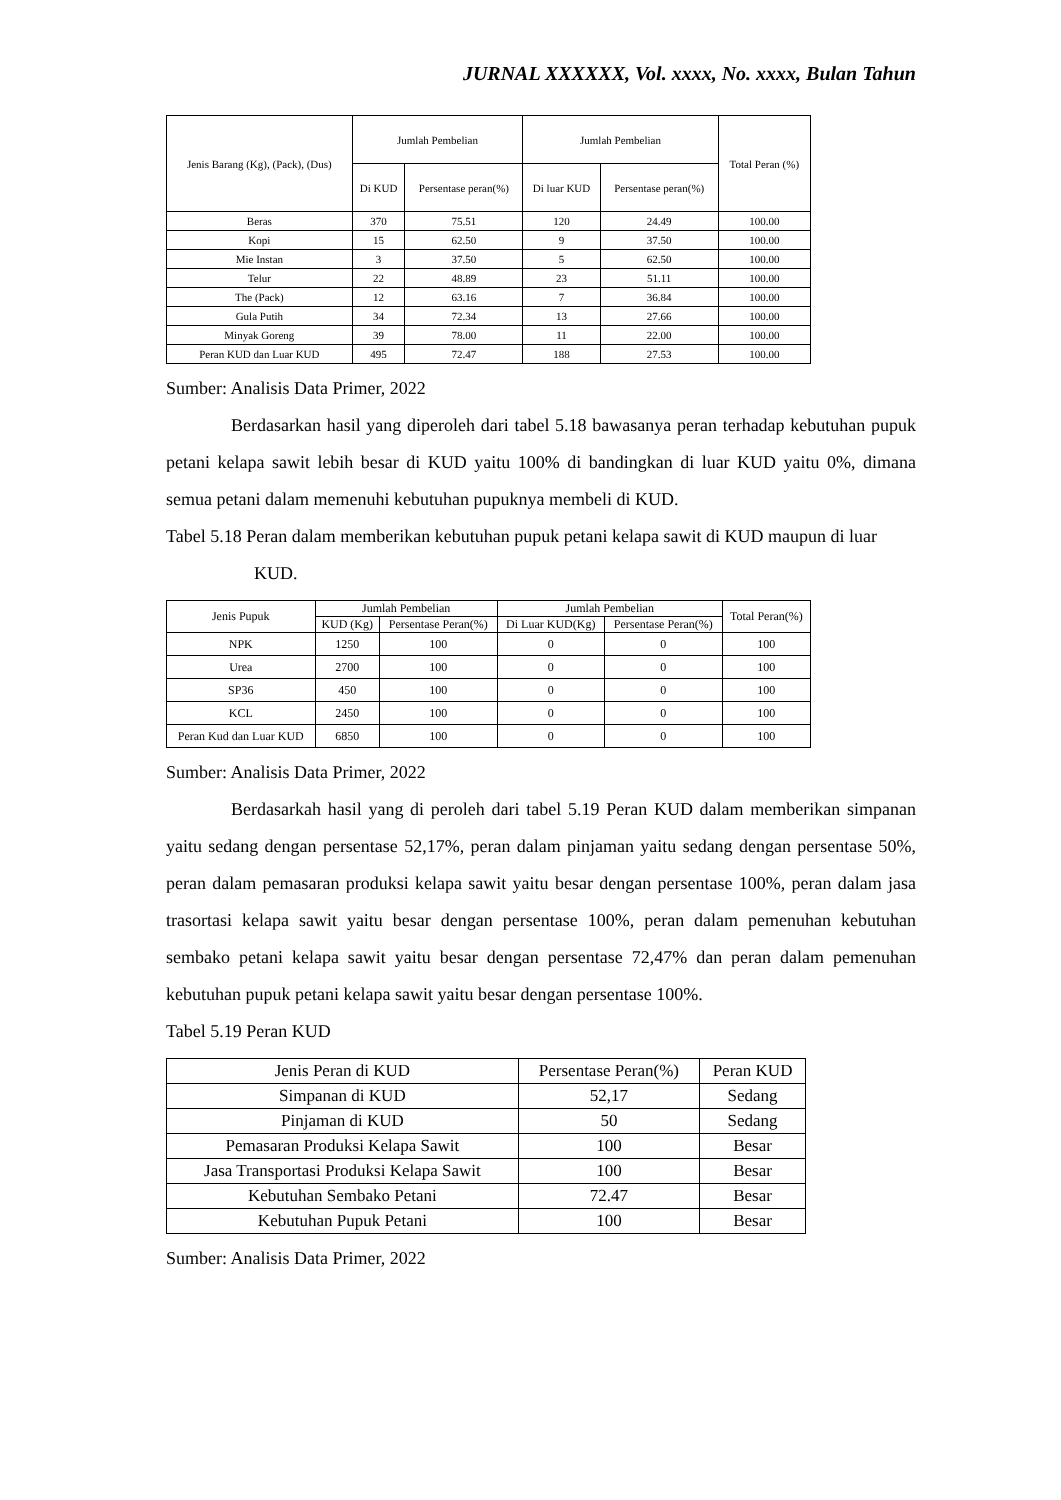JURNAL XXXXXX, Vol. xxxx, No. xxxx, Bulan Tahun
| Jenis Barang (Kg), (Pack), (Dus) | Jumlah Pembelian | | Jumlah Pembelian | | Total Peran (%) |
| --- | --- | --- | --- | --- | --- |
| | Di KUD | Persentase peran(%) | Di luar KUD | Persentase peran(%) | |
| Beras | 370 | 75.51 | 120 | 24.49 | 100.00 |
| Kopi | 15 | 62.50 | 9 | 37.50 | 100.00 |
| Mie Instan | 3 | 37.50 | 5 | 62.50 | 100.00 |
| Telur | 22 | 48.89 | 23 | 51.11 | 100.00 |
| The (Pack) | 12 | 63.16 | 7 | 36.84 | 100.00 |
| Gula Putih | 34 | 72.34 | 13 | 27.66 | 100.00 |
| Minyak Goreng | 39 | 78.00 | 11 | 22.00 | 100.00 |
| Peran KUD dan Luar KUD | 495 | 72.47 | 188 | 27.53 | 100.00 |
Sumber: Analisis Data Primer, 2022
Berdasarkan hasil yang diperoleh dari tabel 5.18 bawasanya peran terhadap kebutuhan pupuk petani kelapa sawit lebih besar di KUD yaitu 100% di bandingkan di luar KUD yaitu 0%, dimana semua petani dalam memenuhi kebutuhan pupuknya membeli di KUD.
Tabel 5.18 Peran dalam memberikan kebutuhan pupuk petani kelapa sawit di KUD maupun di luar KUD.
| Jenis Pupuk | Jumlah Pembelian | | Jumlah Pembelian | | Total Peran(%) |
| --- | --- | --- | --- | --- | --- |
| | KUD (Kg) | Persentase Peran(%) | Di Luar KUD(Kg) | Persentase Peran(%) | |
| NPK | 1250 | 100 | 0 | 0 | 100 |
| Urea | 2700 | 100 | 0 | 0 | 100 |
| SP36 | 450 | 100 | 0 | 0 | 100 |
| KCL | 2450 | 100 | 0 | 0 | 100 |
| Peran Kud dan Luar KUD | 6850 | 100 | 0 | 0 | 100 |
Sumber: Analisis Data Primer, 2022
Berdasarkah hasil yang di peroleh dari tabel 5.19 Peran KUD dalam memberikan simpanan yaitu sedang dengan persentase 52,17%, peran dalam pinjaman yaitu sedang dengan persentase 50%, peran dalam pemasaran produksi kelapa sawit yaitu besar dengan persentase 100%, peran dalam jasa trasortasi kelapa sawit yaitu besar dengan persentase 100%, peran dalam pemenuhan kebutuhan sembako petani kelapa sawit yaitu besar dengan persentase 72,47% dan peran dalam pemenuhan kebutuhan pupuk petani kelapa sawit yaitu besar dengan persentase 100%.
Tabel 5.19 Peran KUD
| Jenis Peran di KUD | Persentase Peran(%) | Peran KUD |
| --- | --- | --- |
| Simpanan di KUD | 52,17 | Sedang |
| Pinjaman di KUD | 50 | Sedang |
| Pemasaran Produksi Kelapa Sawit | 100 | Besar |
| Jasa Transportasi Produksi Kelapa Sawit | 100 | Besar |
| Kebutuhan Sembako Petani | 72.47 | Besar |
| Kebutuhan Pupuk Petani | 100 | Besar |
Sumber: Analisis Data Primer, 2022